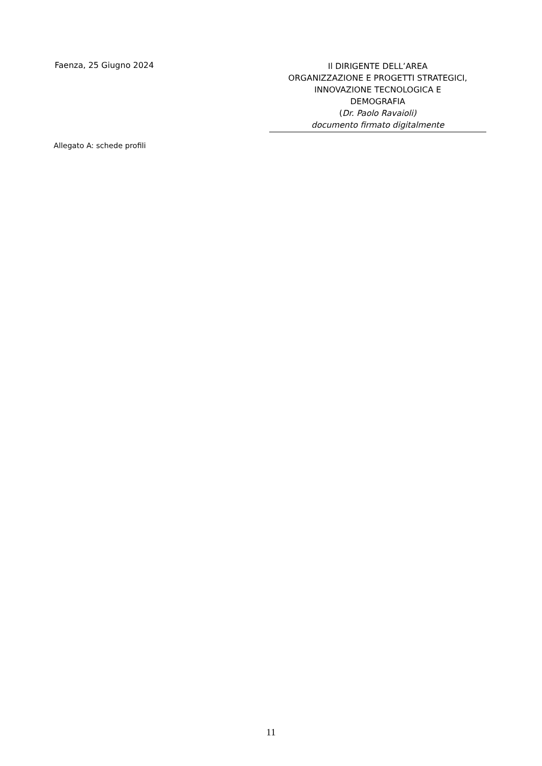Faenza, 25 Giugno 2024
Il DIRIGENTE DELL’AREA
ORGANIZZAZIONE E PROGETTI STRATEGICI,
INNOVAZIONE TECNOLOGICA E
DEMOGRAFIA
(Dr. Paolo Ravaioli)
documento firmato digitalmente
Allegato A: schede profili
11